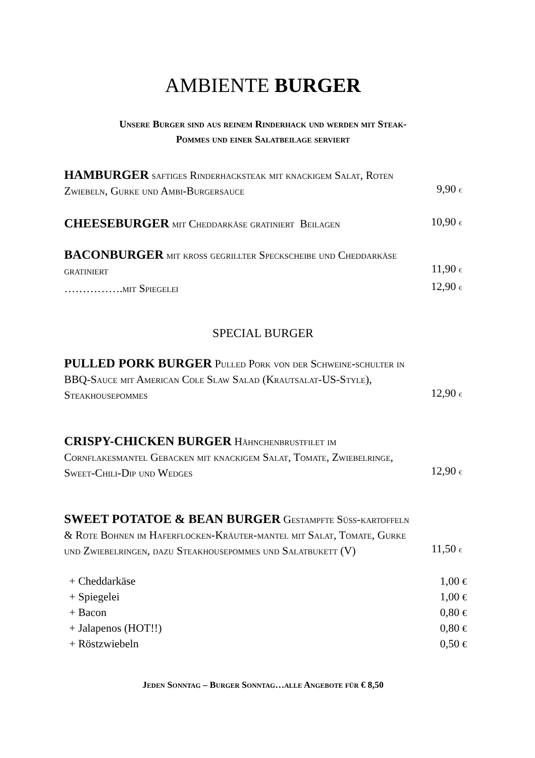AMBIENTE BURGER
Unsere Burger sind aus reinem Rinderhack und werden mit Steak-
Pommes und einer Salatbeilage serviert
HAMBURGER saftiges Rinderhacksteak mit knackigem Salat, Roten Zwiebeln, Gurke und Ambi-Burgersauce
9,90 €
CHEESEBURGER mit Cheddarkäse gratiniert Beilagen
10,90 €
BACONBURGER mit kross gegrillter Speckscheibe und Cheddarkäse gratiniert
11,90 €
…………….mit Spiegelei
12,90 €
SPECIAL BURGER
PULLED PORK BURGER Pulled Pork von der Schweine-schulter in BBQ-Sauce mit American Cole Slaw Salad (Krautsalat-US-Style), Steakhousepommes
12,90 €
CRISPY-CHICKEN BURGER Hähnchenbrustfilet im Cornflakesmantel Gebacken mit knackigem Salat, Tomate, Zwiebelringe, Sweet-Chili-Dip und Wedges
12,90 €
SWEET POTATOE & BEAN BURGER Gestampfte Süss-kartoffeln & Rote Bohnen im Haferflocken-Kräuter-mantel mit Salat, Tomate, Gurke und Zwiebelringen, dazu Steakhousepommes und Salatbukett (V)
11,50 €
+ Cheddarkäse 1,00 €
+ Spiegelei 1,00 €
+ Bacon 0,80 €
+ Jalapenos (HOT!!) 0,80 €
+ Röstzwiebeln 0,50 €
Jeden Sonntag – Burger Sonntag…alle Angebote für € 8,50